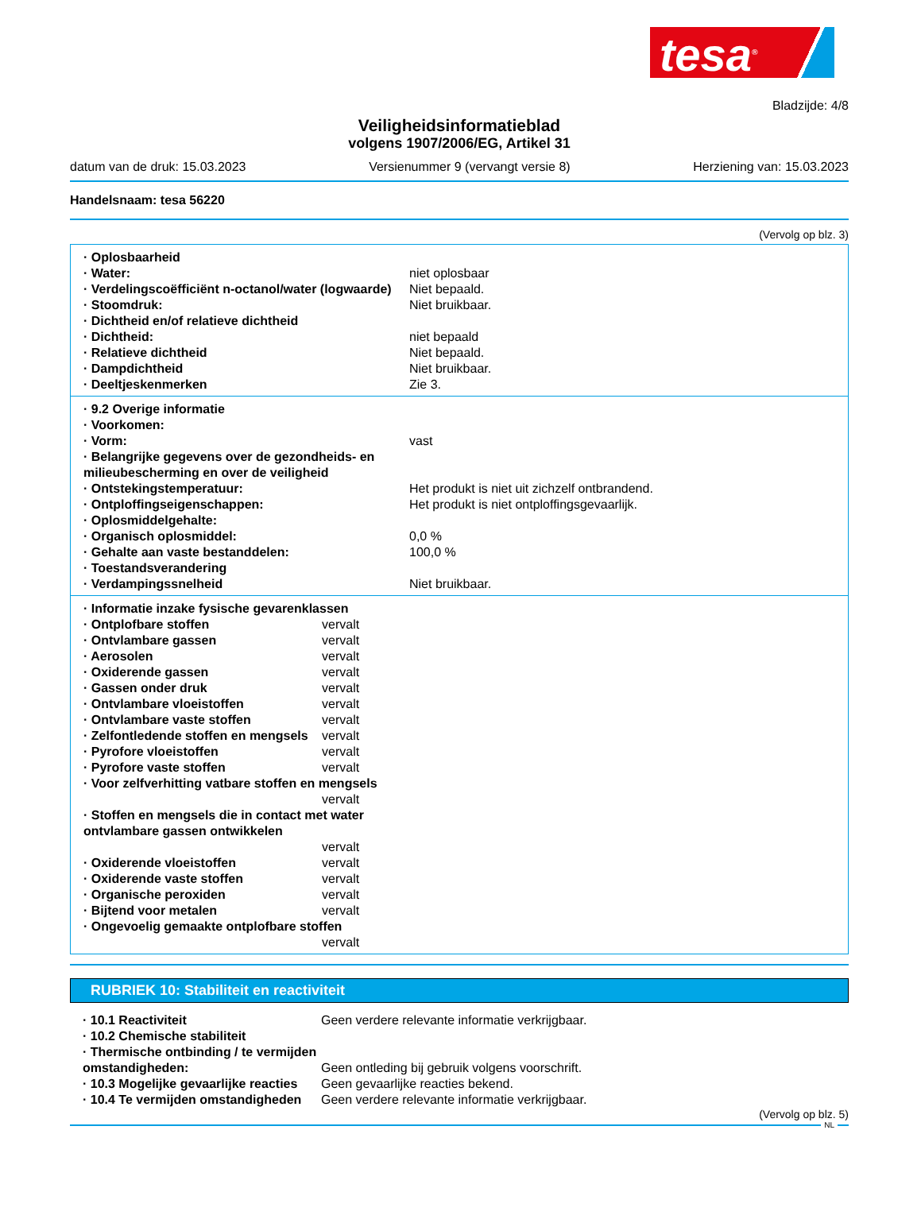tesa<sup>®</sup>
Bladzijde: 4/8
Veiligheidsinformatieblad
volgens 1907/2006/EG, Artikel 31
datum van de druk: 15.03.2023 Versienummer 9 (vervangt versie 8) Herziening van: 15.03.2023
Handelsnaam: tesa 56220
(Vervolg op blz. 3)
| · Oplosbaarheid | |
| · Water: | niet oplosbaar |
| · Verdelingscoëfficiënt n-octanol/water (logwaarde) | Niet bepaald. |
| · Stoomdruk: | Niet bruikbaar. |
| · Dichtheid en/of relatieve dichtheid | |
| · Dichtheid: | niet bepaald |
| · Relatieve dichtheid | Niet bepaald. |
| · Dampdichtheid | Niet bruikbaar. |
| · Deeltjeskenmerken | Zie 3. |
| · 9.2 Overige informatie | |
| · Voorkomen: | |
| · Vorm: | vast |
| · Belangrijke gegevens over de gezondheids- en milieubescherming en over de veiligheid | |
| · Ontstekingstemperatuur: | Het produkt is niet uit zichzelf ontbrandend. |
| · Ontploffingseigenschappen: | Het produkt is niet ontploffingsgevaarlijk. |
| · Oplosmiddelgehalte: | |
| · Organisch oplosmiddel: | 0,0 % |
| · Gehalte aan vaste bestanddelen: | 100,0 % |
| · Toestandsverandering | |
| · Verdampingssnelheid | Niet bruikbaar. |
| · Informatie inzake fysische gevarenklassen | |
| · Ontplofbare stoffen | vervalt |
| · Ontvlambare gassen | vervalt |
| · Aerosolen | vervalt |
| · Oxiderende gassen | vervalt |
| · Gassen onder druk | vervalt |
| · Ontvlambare vloeistoffen | vervalt |
| · Ontvlambare vaste stoffen | vervalt |
| · Zelfontledende stoffen en mengsels | vervalt |
| · Pyrofore vloeistoffen | vervalt |
| · Pyrofore vaste stoffen | vervalt |
| · Voor zelfverhitting vatbare stoffen en mengsels | |
| | vervalt |
| · Stoffen en mengsels die in contact met water ontvlambare gassen ontwikkelen | |
| | vervalt |
| · Oxiderende vloeistoffen | vervalt |
| · Oxiderende vaste stoffen | vervalt |
| · Organische peroxiden | vervalt |
| · Bijtend voor metalen | vervalt |
| · Ongevoelig gemaakte ontplofbare stoffen | |
| | vervalt |
RUBRIEK 10: Stabiliteit en reactiviteit
| · 10.1 Reactiviteit | Geen verdere relevante informatie verkrijgbaar. |
| · 10.2 Chemische stabiliteit | |
| · Thermische ontbinding / te vermijden omstandigheden: | Geen ontleding bij gebruik volgens voorschrift. |
| · 10.3 Mogelijke gevaarlijke reacties | Geen gevaarlijke reacties bekend. |
| · 10.4 Te vermijden omstandigheden | Geen verdere relevante informatie verkrijgbaar. |
(Vervolg op blz. 5)
NL